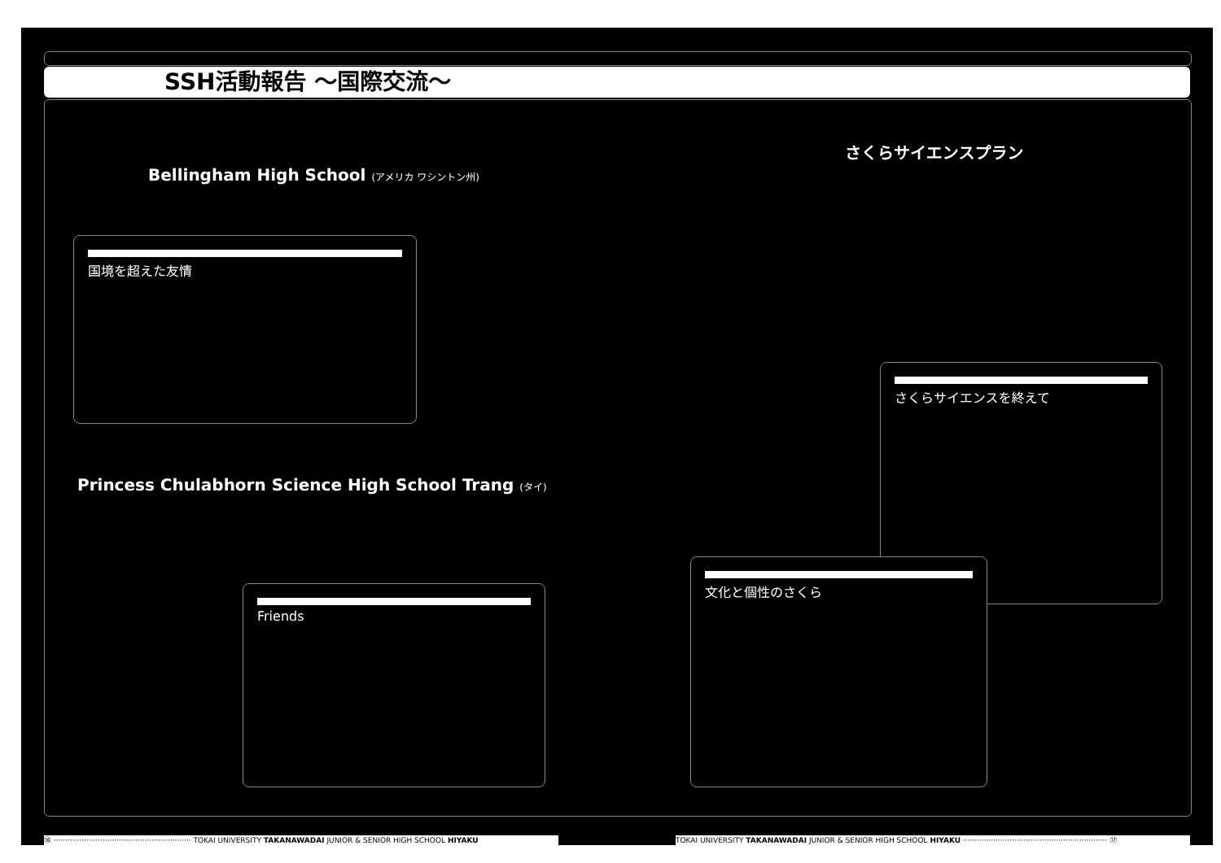SSH活動報告 ～国際交流～
さくらサイエンスプラン
Bellingham High School (アメリカ ワシントン州)
国境を超えた友情
さくらサイエンスを終えて
Princess Chulabhorn Science High School Trang (タイ)
文化と個性のさくら
Friends
⑯ ··························································· TOKAI UNIVERSITY TAKANAWADAI JUNIOR & SENIOR HIGH SCHOOL HIYAKU TOKAI UNIVERSITY TAKANAWADAI JUNIOR & SENIOR HIGH SCHOOL HIYAKU ······························································ ⑰